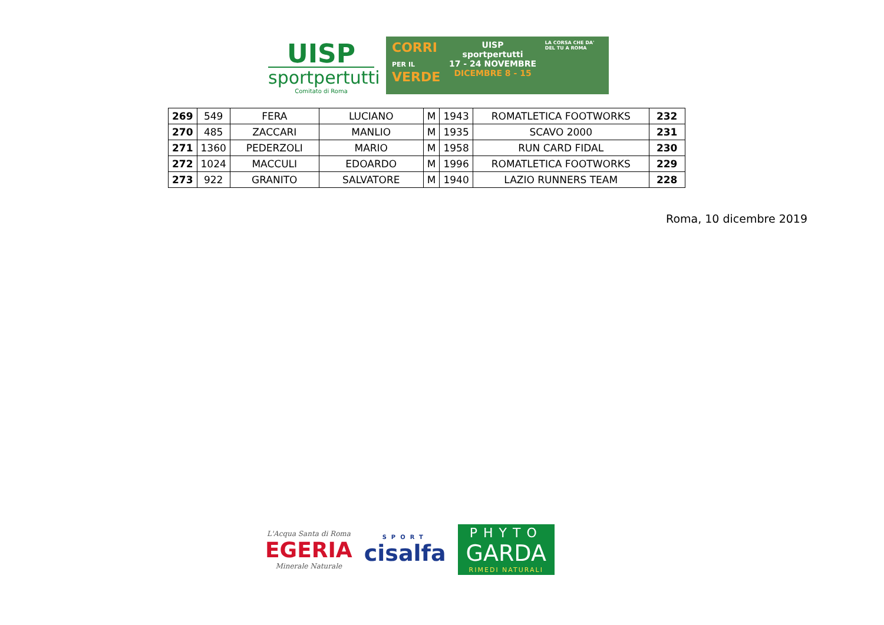UISP
sportpertutti
Comitato di Roma
CORRI
PER IL
VERDE
UISP
sportpertutti
17 - 24 NOVEMBRE DICEMBRE 8 - 15
LA CORSA CHE DA' DEL TU A ROMA
| 269 | 549 | FERA | LUCIANO | M | 1943 | ROMATLETICA FOOTWORKS | 232 |
| 270 | 485 | ZACCARI | MANLIO | M | 1935 | SCAVO 2000 | 231 |
| 271 | 1360 | PEDERZOLI | MARIO | M | 1958 | RUN CARD FIDAL | 230 |
| 272 | 1024 | MACCULI | EDOARDO | M | 1996 | ROMATLETICA FOOTWORKS | 229 |
| 273 | 922 | GRANITO | SALVATORE | M | 1940 | LAZIO RUNNERS TEAM | 228 |
Roma, 10 dicembre 2019
L'Acqua Santa di Roma
EGERIA
Minerale Naturale
SPORT
cisalfa
PHYTO
GARDA
RIMEDI NATURALI